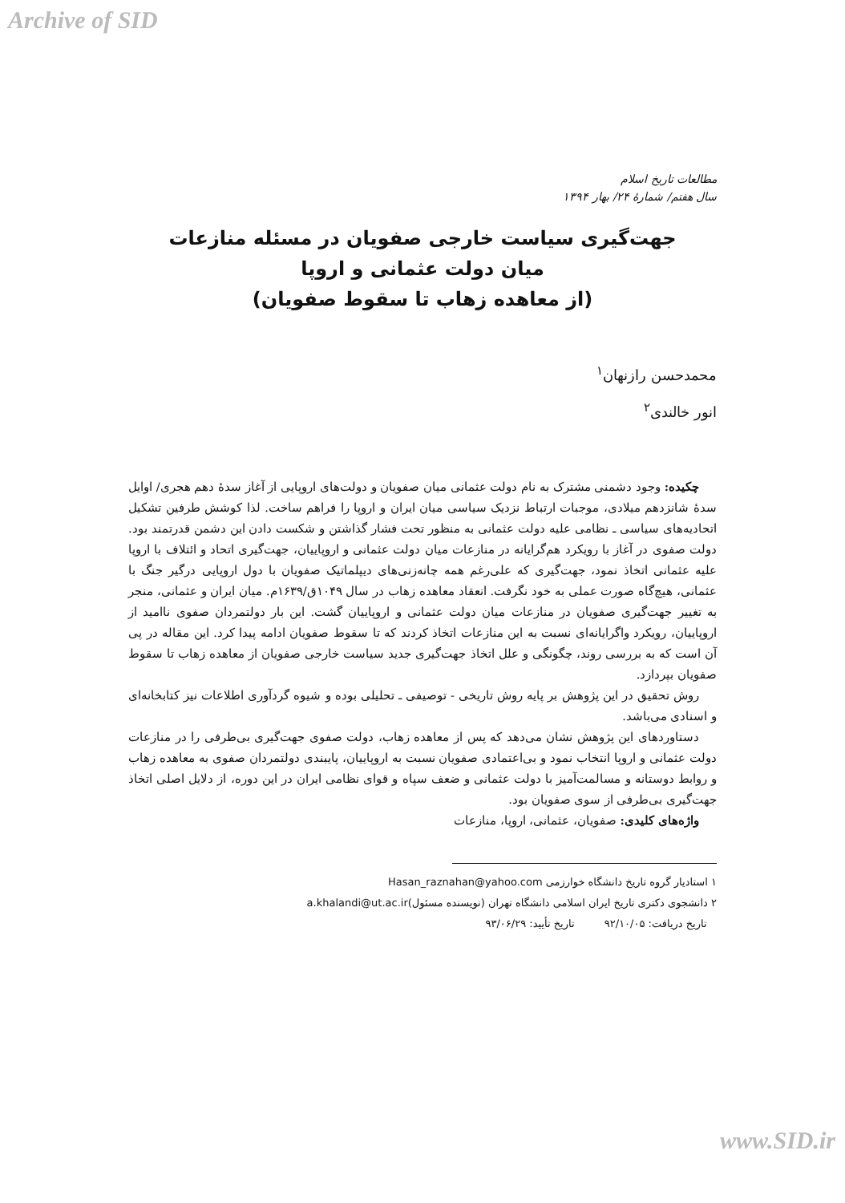Archive of SID
مطالعات تاریخ اسلام
سال هفتم/ شمارهٔ ۲۴/ بهار ۱۳۹۴
جهت‌گیری سیاست خارجی صفویان در مسئله منازعات
میان دولت عثمانی و اروپا
(از معاهده زهاب تا سقوط صفویان)
محمدحسن رازنهان<sup>۱</sup>
انور خالندی<sup>۲</sup>
چکیده: وجود دشمنی مشترک به نام دولت عثمانی میان صفویان و دولت‌های اروپایی از آغاز سدهٔ دهم هجری/ اوایل سدهٔ شانزدهم میلادی، موجبات ارتباط نزدیک سیاسی میان ایران و اروپا را فراهم ساخت. لذا کوشش طرفین تشکیل اتحادیه‌های سیاسی ـ نظامی علیه دولت عثمانی به منظور تحت فشار گذاشتن و شکست دادن این دشمن قدرتمند بود. دولت صفوی در آغاز با رویکرد هم‌گرایانه در منازعات میان دولت عثمانی و اروپاییان، جهت‌گیری اتحاد و ائتلاف با اروپا علیه عثمانی اتخاذ نمود، جهت‌گیری که علی‌رغم همه چانه‌زنی‌های دیپلماتیک صفویان با دول اروپایی درگیر جنگ با عثمانی، هیچ‌گاه صورت عملی به خود نگرفت. انعقاد معاهده زهاب در سال ۱۰۴۹ق/۱۶۳۹م. میان ایران و عثمانی، منجر به تغییر جهت‌گیری صفویان در منازعات میان دولت عثمانی و اروپاییان گشت. این بار دولتمردان صفوی ناامید از اروپاییان، رویکرد واگرایانه‌ای نسبت به این منازعات اتخاذ کردند که تا سقوط صفویان ادامه پیدا کرد. این مقاله در پی آن است که به بررسی روند، چگونگی و علل اتخاذ جهت‌گیری جدید سیاست خارجی صفویان از معاهده زهاب تا سقوط صفویان بپردازد.
روش تحقیق در این پژوهش بر پایه روش تاریخی - توصیفی ـ تحلیلی بوده و شیوه گردآوری اطلاعات نیز کتابخانه‌ای و اسنادی می‌باشد.
دستاوردهای این پژوهش نشان می‌دهد که پس از معاهده زهاب، دولت صفوی جهت‌گیری بی‌طرفی را در منازعات دولت عثمانی و اروپا انتخاب نمود و بی‌اعتمادی صفویان نسبت به اروپاییان، پایبندی دولتمردان صفوی به معاهده زهاب و روابط دوستانه و مسالمت‌آمیز با دولت عثمانی و ضعف سپاه و قوای نظامی ایران در این دوره، از دلایل اصلی اتخاذ جهت‌گیری بی‌طرفی از سوی صفویان بود.
واژه‌های کلیدی: صفویان، عثمانی، اروپا، منازعات
۱ استادیار گروه تاریخ دانشگاه خوارزمی Hasan_raznahan@yahoo.com
۲ دانشجوی دکتری تاریخ ایران اسلامی دانشگاه تهران (نویسنده مسئول)a.khalandi@ut.ac.ir
تاریخ دریافت: ۹۲/۱۰/۰۵ تاریخ تأیید: ۹۳/۰۶/۲۹
www.SID.ir